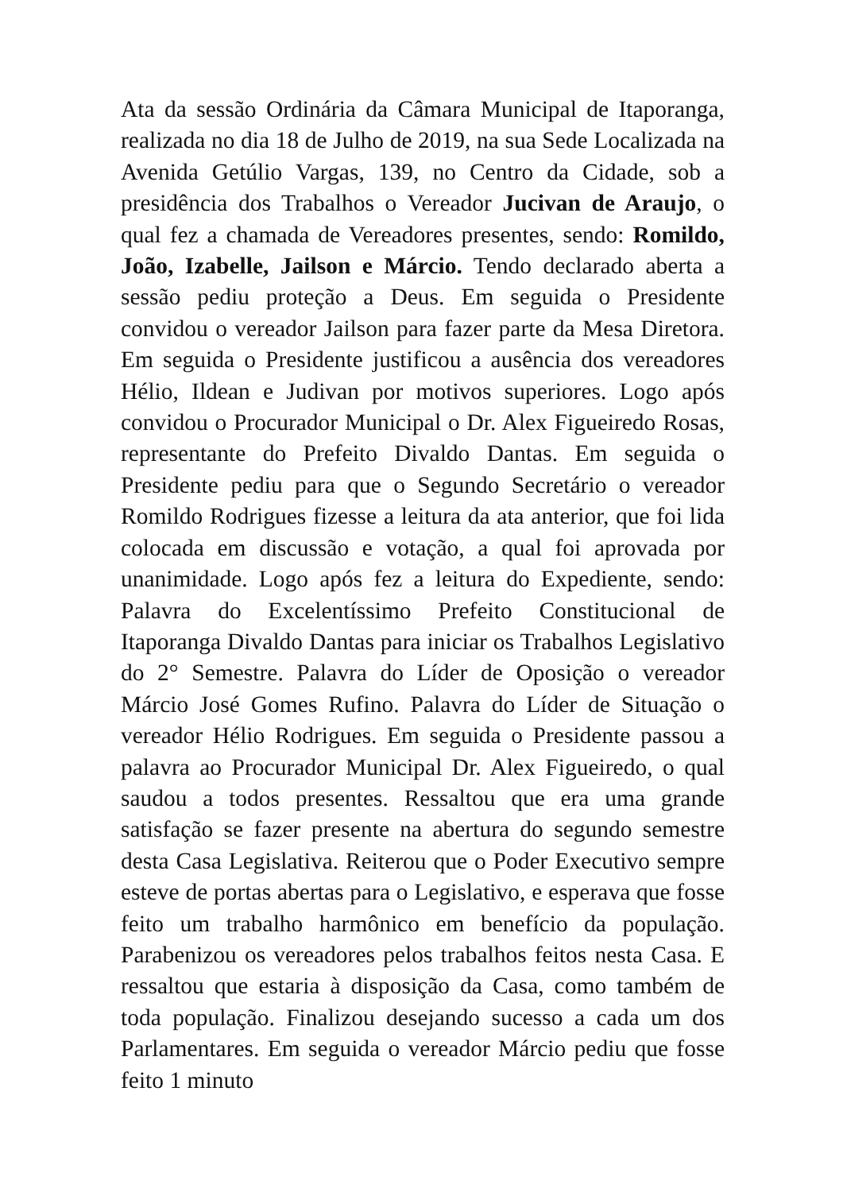Ata da sessão Ordinária da Câmara Municipal de Itaporanga, realizada no dia 18 de Julho de 2019, na sua Sede Localizada na Avenida Getúlio Vargas, 139, no Centro da Cidade, sob a presidência dos Trabalhos o Vereador Jucivan de Araujo, o qual fez a chamada de Vereadores presentes, sendo: Romildo, João, Izabelle, Jailson e Márcio. Tendo declarado aberta a sessão pediu proteção a Deus. Em seguida o Presidente convidou o vereador Jailson para fazer parte da Mesa Diretora. Em seguida o Presidente justificou a ausência dos vereadores Hélio, Ildean e Judivan por motivos superiores. Logo após convidou o Procurador Municipal o Dr. Alex Figueiredo Rosas, representante do Prefeito Divaldo Dantas. Em seguida o Presidente pediu para que o Segundo Secretário o vereador Romildo Rodrigues fizesse a leitura da ata anterior, que foi lida colocada em discussão e votação, a qual foi aprovada por unanimidade. Logo após fez a leitura do Expediente, sendo: Palavra do Excelentíssimo Prefeito Constitucional de Itaporanga Divaldo Dantas para iniciar os Trabalhos Legislativo do 2° Semestre. Palavra do Líder de Oposição o vereador Márcio José Gomes Rufino. Palavra do Líder de Situação o vereador Hélio Rodrigues. Em seguida o Presidente passou a palavra ao Procurador Municipal Dr. Alex Figueiredo, o qual saudou a todos presentes. Ressaltou que era uma grande satisfação se fazer presente na abertura do segundo semestre desta Casa Legislativa. Reiterou que o Poder Executivo sempre esteve de portas abertas para o Legislativo, e esperava que fosse feito um trabalho harmônico em benefício da população. Parabenizou os vereadores pelos trabalhos feitos nesta Casa. E ressaltou que estaria à disposição da Casa, como também de toda população. Finalizou desejando sucesso a cada um dos Parlamentares. Em seguida o vereador Márcio pediu que fosse feito 1 minuto